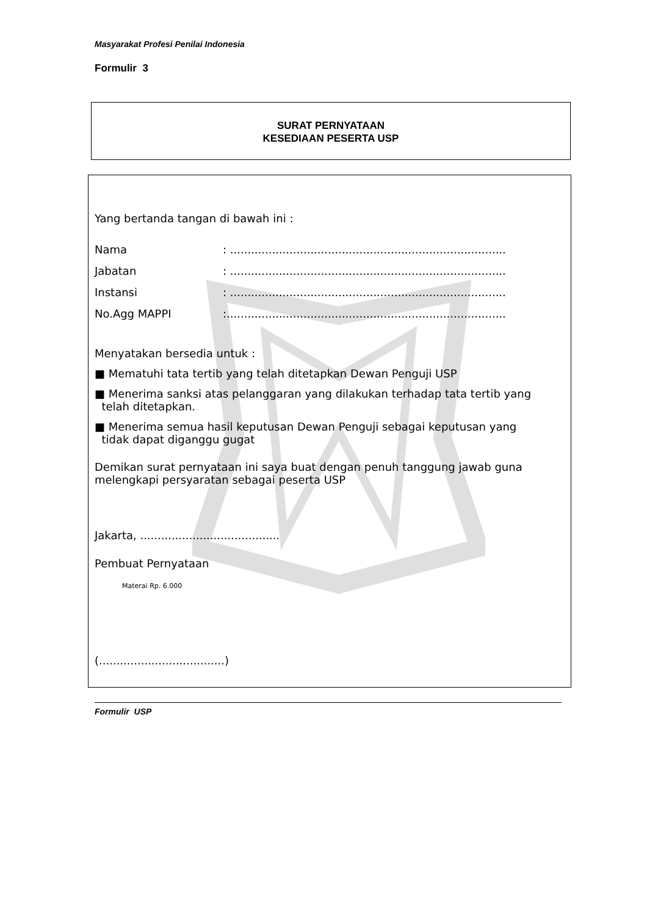Masyarakat Profesi Penilai Indonesia
Formulir 3
SURAT PERNYATAAN
KESEDIAAN PESERTA USP
Yang bertanda tangan di bawah ini :
Nama: ...............................................................................
Jabatan: ...............................................................................
Instansi: ...............................................................................
No.Agg MAPPI:................................................................................
Menyatakan bersedia untuk :
■ Mematuhi tata tertib yang telah ditetapkan Dewan Penguji USP
■ Menerima sanksi atas pelanggaran yang dilakukan terhadap tata tertib yang
telah ditetapkan.
■ Menerima semua hasil keputusan Dewan Penguji sebagai keputusan yang
tidak dapat diganggu gugat
Demikan surat pernyataan ini saya buat dengan penuh tanggung jawab guna melengkapi persyaratan sebagai peserta USP
Jakarta, ........................................
Pembuat Pernyataan
Materai Rp. 6.000
(....................................)
Formulir USP